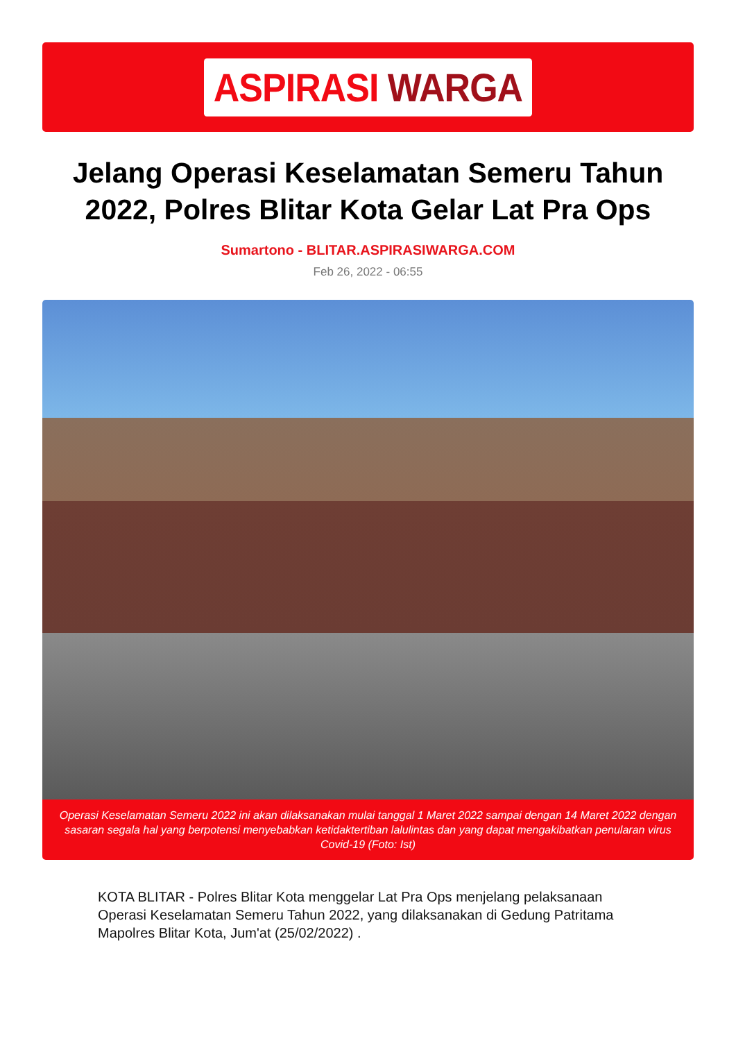ASPIRASI WARGA
Jelang Operasi Keselamatan Semeru Tahun 2022, Polres Blitar Kota Gelar Lat Pra Ops
Sumartono - BLITAR.ASPIRASIWARGA.COM
Feb 26, 2022 - 06:55
Operasi Keselamatan Semeru 2022 ini akan dilaksanakan mulai tanggal 1 Maret 2022 sampai dengan 14 Maret 2022 dengan sasaran segala hal yang berpotensi menyebabkan ketidaktertiban lalulintas dan yang dapat mengakibatkan penularan virus Covid-19 (Foto: Ist)
KOTA BLITAR - Polres Blitar Kota menggelar Lat Pra Ops menjelang pelaksanaan Operasi Keselamatan Semeru Tahun 2022, yang dilaksanakan di Gedung Patritama Mapolres Blitar Kota, Jum'at (25/02/2022) .